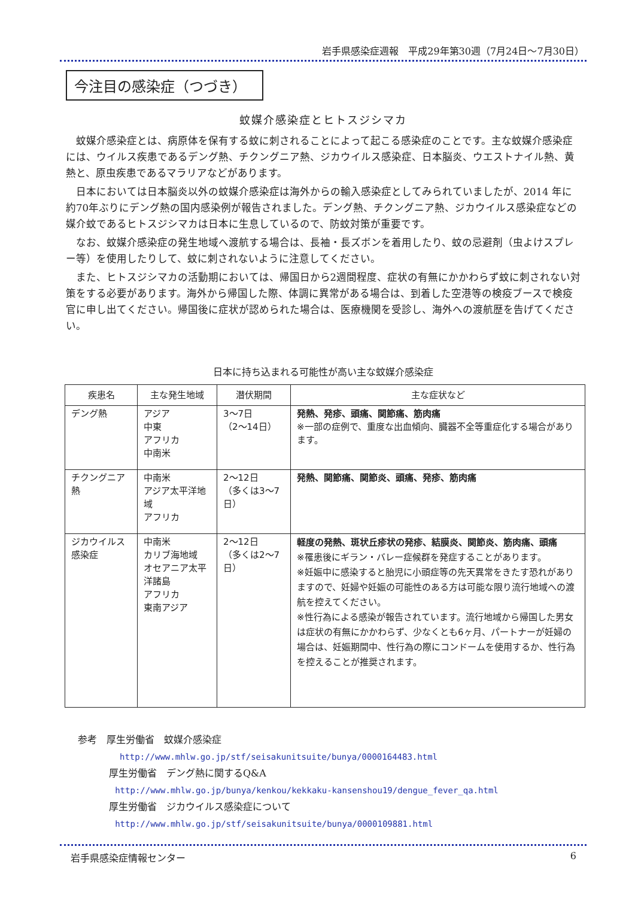岩手県感染症週報　平成29年第30週（7月24日～7月30日）
今注目の感染症（つづき）
蚊媒介感染症とヒトスジシマカ
蚊媒介感染症とは、病原体を保有する蚊に刺されることによって起こる感染症のことです。主な蚊媒介感染症には、ウイルス疾患であるデング熱、チクングニア熱、ジカウイルス感染症、日本脳炎、ウエストナイル熱、黄熱と、原虫疾患であるマラリアなどがあります。
日本においては日本脳炎以外の蚊媒介感染症は海外からの輸入感染症としてみられていましたが、2014 年に約70年ぶりにデング熱の国内感染例が報告されました。デング熱、チクングニア熱、ジカウイルス感染症などの媒介蚊であるヒトスジシマカは日本に生息しているので、防蚊対策が重要です。
なお、蚊媒介感染症の発生地域へ渡航する場合は、長袖・長ズボンを着用したり、蚊の忌避剤（虫よけスプレー等）を使用したりして、蚊に刺されないように注意してください。
また、ヒトスジシマカの活動期においては、帰国日から2週間程度、症状の有無にかかわらず蚊に刺されない対策をする必要があります。海外から帰国した際、体調に異常がある場合は、到着した空港等の検疫ブースで検疫官に申し出てください。帰国後に症状が認められた場合は、医療機関を受診し、海外への渡航歴を告げてください。
日本に持ち込まれる可能性が高い主な蚊媒介感染症
| 疾患名 | 主な発生地域 | 潜伏期間 | 主な症状など |
| --- | --- | --- | --- |
| デング熱 | アジア 中東 アフリカ 中南米 | 3～7日 （2～14日） | 発熱、発疹、頭痛、関節痛、筋肉痛 ※一部の症例で、重度な出血傾向、臓器不全等重症化する場合があります。 |
| チクングニア熱 | 中南米 アジア太平洋地域 アフリカ | 2～12日 （多くは3～7日） | 発熱、関節痛、関節炎、頭痛、発疹、筋肉痛 |
| ジカウイルス感染症 | 中南米 カリブ海地域 オセアニア太平洋諸島 アフリカ 東南アジア | 2～12日 （多くは2～7日） | 軽度の発熱、斑状丘疹状の発疹、結膜炎、関節炎、筋肉痛、頭痛 ※罹患後にギラン・バレー症候群を発症することがあります。 ※妊娠中に感染すると胎児に小頭症等の先天異常をきたす恐れがありますので、妊婦や妊娠の可能性のある方は可能な限り流行地域への渡航を控えてください。 ※性行為による感染が報告されています。流行地域から帰国した男女は症状の有無にかかわらず、少なくとも6ヶ月、パートナーが妊婦の場合は、妊娠期間中、性行為の際にコンドームを使用するか、性行為を控えることが推奨されます。 |
参考　厚生労働省　蚊媒介感染症
http://www.mhlw.go.jp/stf/seisakunitsuite/bunya/0000164483.html
厚生労働省　デング熱に関するQ&A
http://www.mhlw.go.jp/bunya/kenkou/kekkaku-kansenshou19/dengue_fever_qa.html
厚生労働省　ジカウイルス感染症について
http://www.mhlw.go.jp/stf/seisakunitsuite/bunya/0000109881.html
岩手県感染症情報センター 6